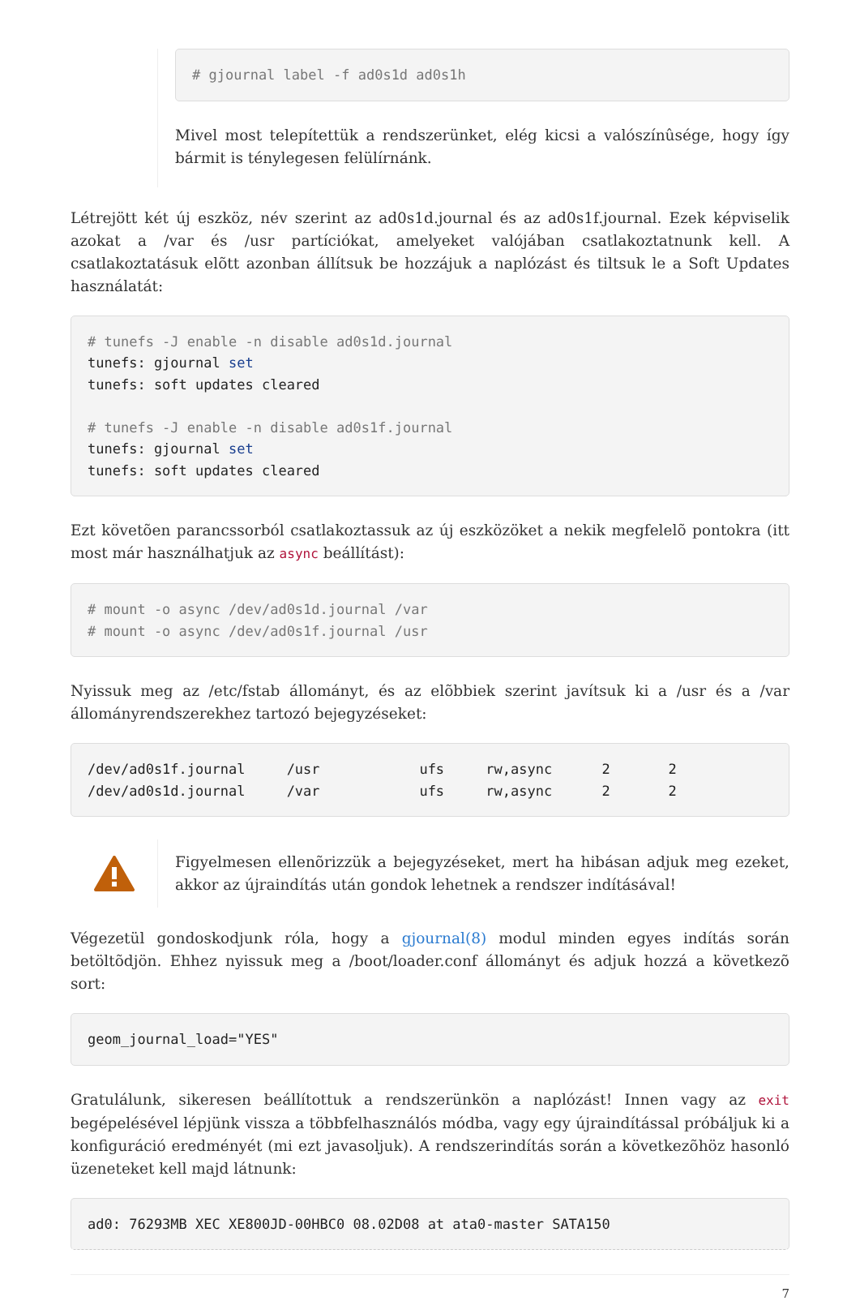# gjournal label -f ad0s1d ad0s1h
Mivel most telepítettük a rendszerünket, elég kicsi a valószínûsége, hogy így bármit is ténylegesen felülírnánk.
Létrejött két új eszköz, név szerint az ad0s1d.journal és az ad0s1f.journal. Ezek képviselik azokat a /var és /usr partíciókat, amelyeket valójában csatlakoztatnunk kell. A csatlakoztatásuk elõtt azonban állítsuk be hozzájuk a naplózást és tiltsuk le a Soft Updates használatát:
# tunefs -J enable -n disable ad0s1d.journal
tunefs: gjournal set
tunefs: soft updates cleared

# tunefs -J enable -n disable ad0s1f.journal
tunefs: gjournal set
tunefs: soft updates cleared
Ezt követõen parancssorból csatlakoztassuk az új eszközöket a nekik megfelelõ pontokra (itt most már használhatjuk az async beállítást):
# mount -o async /dev/ad0s1d.journal /var
# mount -o async /dev/ad0s1f.journal /usr
Nyissuk meg az /etc/fstab állományt, és az elõbbiek szerint javítsuk ki a /usr és a /var állományrendszerekhez tartozó bejegyzéseket:
/dev/ad0s1f.journal     /usr            ufs     rw,async      2       2
/dev/ad0s1d.journal     /var            ufs     rw,async      2       2
Figyelmesen ellenõrizzük a bejegyzéseket, mert ha hibásan adjuk meg ezeket, akkor az újraindítás után gondok lehetnek a rendszer indításával!
Végezetül gondoskodjunk róla, hogy a gjournal(8) modul minden egyes indítás során betöltõdjön. Ehhez nyissuk meg a /boot/loader.conf állományt és adjuk hozzá a következõ sort:
geom_journal_load="YES"
Gratulálunk, sikeresen beállítottuk a rendszerünkön a naplózást! Innen vagy az exit begépelésével lépjünk vissza a többfelhasználós módba, vagy egy újraindítással próbáljuk ki a konfiguráció eredményét (mi ezt javasoljuk). A rendszerindítás során a következõhöz hasonló üzeneteket kell majd látnunk:
ad0: 76293MB XEC XE800JD-00HBC0 08.02D08 at ata0-master SATA150
7